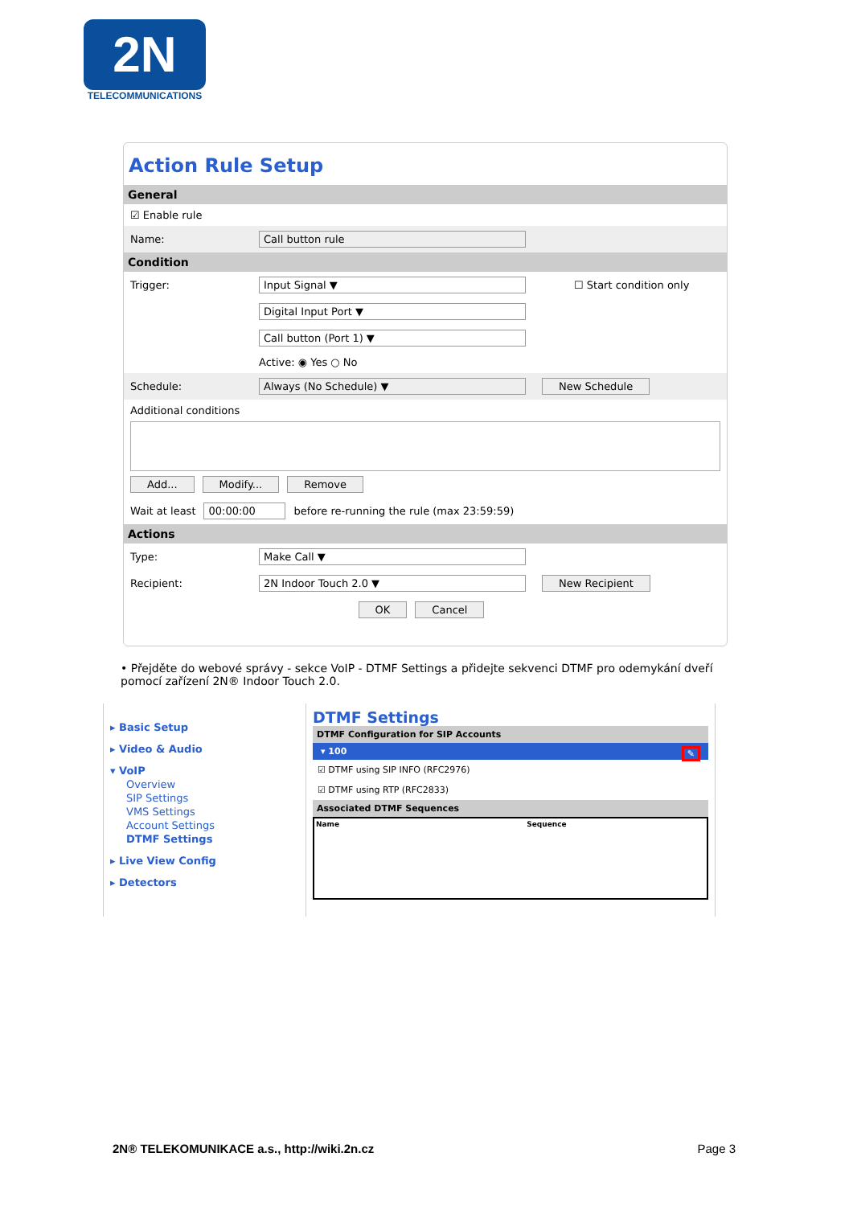2N
TELECOMMUNICATIONS
Action Rule Setup
General
☑ Enable rule
Name: Call button rule
Condition
Trigger: Input Signal ▼ ☐ Start condition only
Digital Input Port ▼
Call button (Port 1) ▼
Active: ◉ Yes ○ No
Schedule: Always (No Schedule) ▼ New Schedule
Additional conditions
Add... Modify... Remove
Wait at least 00:00:00 before re-running the rule (max 23:59:59)
Actions
Type: Make Call ▼
Recipient: 2N Indoor Touch 2.0 ▼ New Recipient
OK Cancel
• Přejděte do webové správy - sekce VoIP - DTMF Settings a přidejte sekvenci DTMF pro odemykání dveří pomocí zařízení 2N® Indoor Touch 2.0.
▸ Basic Setup
▸ Video & Audio
▾ VoIP
Overview
SIP Settings
VMS Settings
Account Settings
DTMF Settings
▸ Live View Config
▸ Detectors
DTMF Settings
DTMF Configuration for SIP Accounts
▾ 100 ✎
☑ DTMF using SIP INFO (RFC2976)
☑ DTMF using RTP (RFC2833)
Associated DTMF Sequences
Name Sequence
2N® TELEKOMUNIKACE a.s., http://wiki.2n.cz Page 3